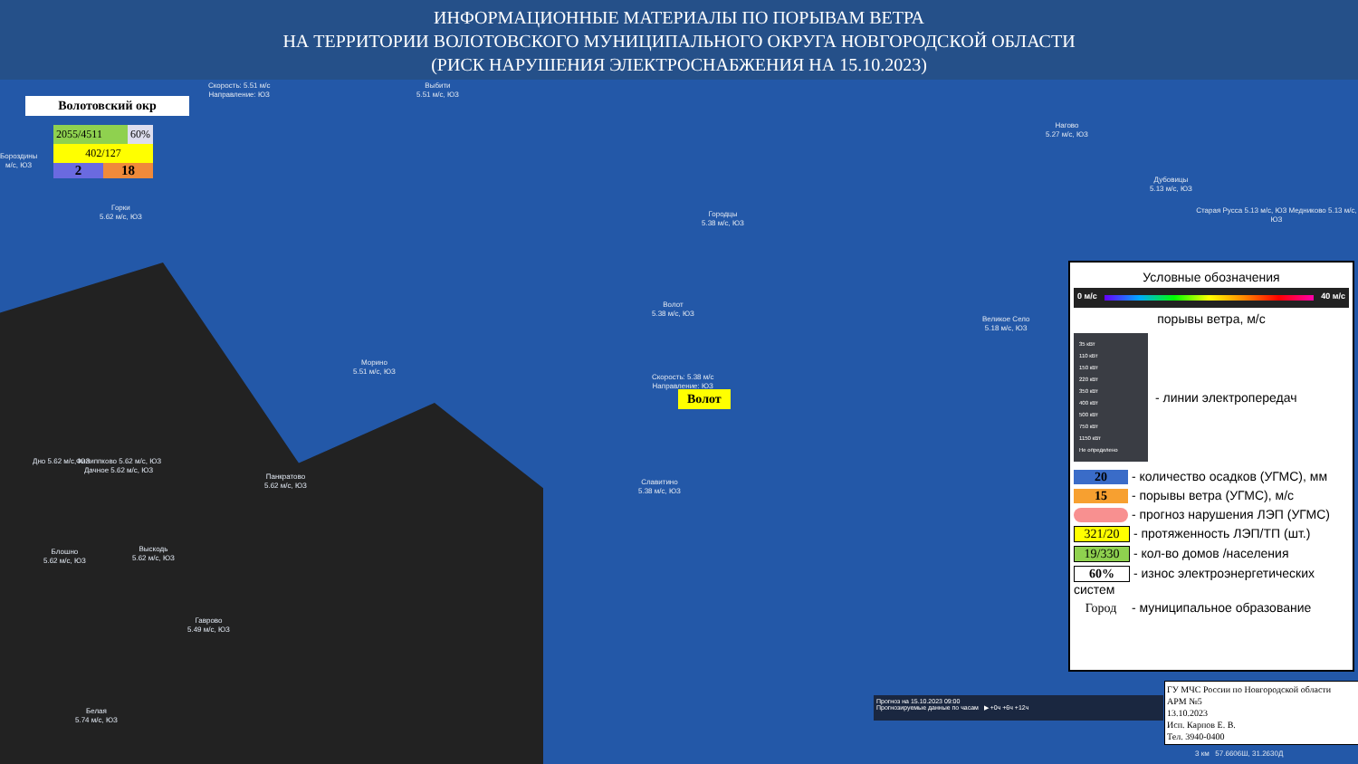ИНФОРМАЦИОННЫЕ МАТЕРИАЛЫ ПО ПОРЫВАМ ВЕТРА
НА ТЕРРИТОРИИ ВОЛОТОВСКОГО МУНИЦИПАЛЬНОГО ОКРУГА НОВГОРОДСКОЙ ОБЛАСТИ
(РИСК НАРУШЕНИЯ ЭЛЕКТРОСНАБЖЕНИЯ НА 15.10.2023)
Волотовский окр
2055/4511 60%
402/127
2 18
Скорость: 5.51 м/с
Направление: ЮЗ
Выбити
5.51 м/с, ЮЗ
Горки
5.62 м/с, ЮЗ
Бороздины
м/с, ЮЗ
Городцы
5.38 м/с, ЮЗ
Волот
5.38 м/с, ЮЗ
Нагово
5.27 м/с, ЮЗ
Дубовицы
5.13 м/с, ЮЗ
Старая Русса 5.13 м/с, ЮЗ Медниково 5.13 м/с, ЮЗ
Великое Село
5.18 м/с, ЮЗ
Морино
5.51 м/с, ЮЗ
Скорость: 5.38 м/с
Направление: ЮЗ
Волот
Дно 5.62 м/с, ЮЗ
Филиппково 5.62 м/с, ЮЗ
Дачное 5.62 м/с, ЮЗ
Панкратово
5.62 м/с, ЮЗ
Славитино
5.38 м/с, ЮЗ
Блошно
5.62 м/с, ЮЗ
Выскодь
5.62 м/с, ЮЗ
Гаврово
5.49 м/с, ЮЗ
Белая
5.74 м/с, ЮЗ
Условные обозначения
0 м/с 40 м/с
порывы ветра, м/с
35 кВт
110 кВт
150 кВт
220 кВт
350 кВт
400 кВт
500 кВт
750 кВт
1150 кВт
Не определено
- линии электропередач
20 - количество осадков (УГМС), мм
15 - порывы ветра (УГМС), м/с
- прогноз нарушения ЛЭП (УГМС)
321/20 - протяженность ЛЭП/ТП (шт.)
19/330 - кол-во домов /населения
60% - износ электроэнергетических систем
Город - муниципальное образование
Прогноз на 15.10.2023 09:00
Прогнозируемые данные по часам ▶ +0ч +6ч +12ч
ГУ МЧС России по Новгородской области
АРМ №5
13.10.2023
Исп. Карпов Е. В.
Тел. 3940-0400
3 км 57.6606Ш, 31.2630Д